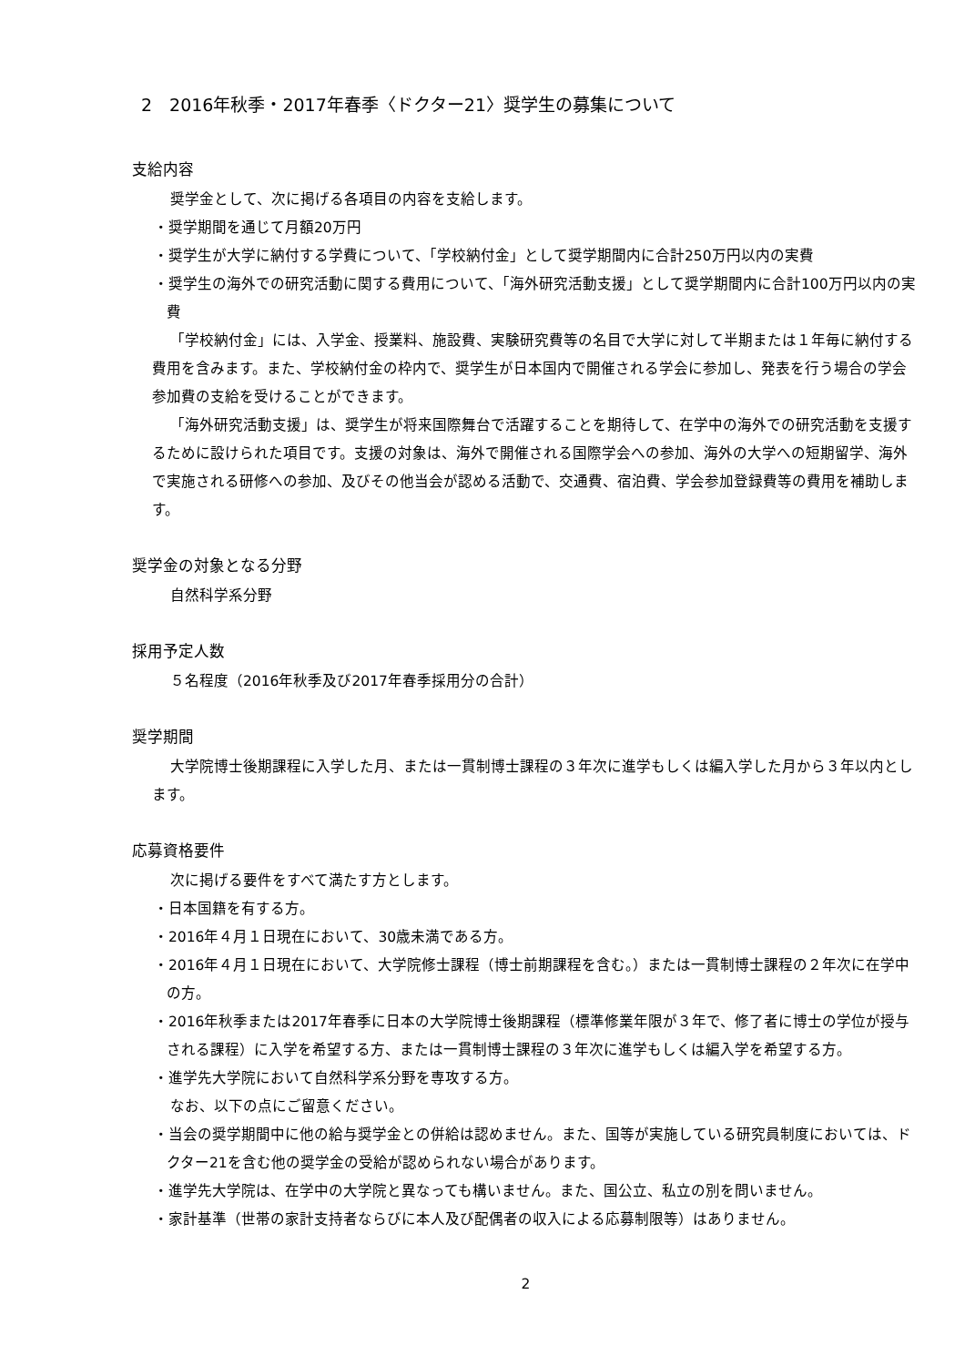2　2016年秋季・2017年春季〈ドクター21〉奨学生の募集について
支給内容
奨学金として、次に掲げる各項目の内容を支給します。
・奨学期間を通じて月額20万円
・奨学生が大学に納付する学費について、「学校納付金」として奨学期間内に合計250万円以内の実費
・奨学生の海外での研究活動に関する費用について、「海外研究活動支援」として奨学期間内に合計100万円以内の実費
「学校納付金」には、入学金、授業料、施設費、実験研究費等の名目で大学に対して半期または１年毎に納付する費用を含みます。また、学校納付金の枠内で、奨学生が日本国内で開催される学会に参加し、発表を行う場合の学会参加費の支給を受けることができます。
「海外研究活動支援」は、奨学生が将来国際舞台で活躍することを期待して、在学中の海外での研究活動を支援するために設けられた項目です。支援の対象は、海外で開催される国際学会への参加、海外の大学への短期留学、海外で実施される研修への参加、及びその他当会が認める活動で、交通費、宿泊費、学会参加登録費等の費用を補助します。
奨学金の対象となる分野
自然科学系分野
採用予定人数
５名程度（2016年秋季及び2017年春季採用分の合計）
奨学期間
大学院博士後期課程に入学した月、または一貫制博士課程の３年次に進学もしくは編入学した月から３年以内とします。
応募資格要件
次に掲げる要件をすべて満たす方とします。
・日本国籍を有する方。
・2016年４月１日現在において、30歳未満である方。
・2016年４月１日現在において、大学院修士課程（博士前期課程を含む。）または一貫制博士課程の２年次に在学中の方。
・2016年秋季または2017年春季に日本の大学院博士後期課程（標準修業年限が３年で、修了者に博士の学位が授与される課程）に入学を希望する方、または一貫制博士課程の３年次に進学もしくは編入学を希望する方。
・進学先大学院において自然科学系分野を専攻する方。
なお、以下の点にご留意ください。
・当会の奨学期間中に他の給与奨学金との併給は認めません。また、国等が実施している研究員制度においては、ドクター21を含む他の奨学金の受給が認められない場合があります。
・進学先大学院は、在学中の大学院と異なっても構いません。また、国公立、私立の別を問いません。
・家計基準（世帯の家計支持者ならびに本人及び配偶者の収入による応募制限等）はありません。
2